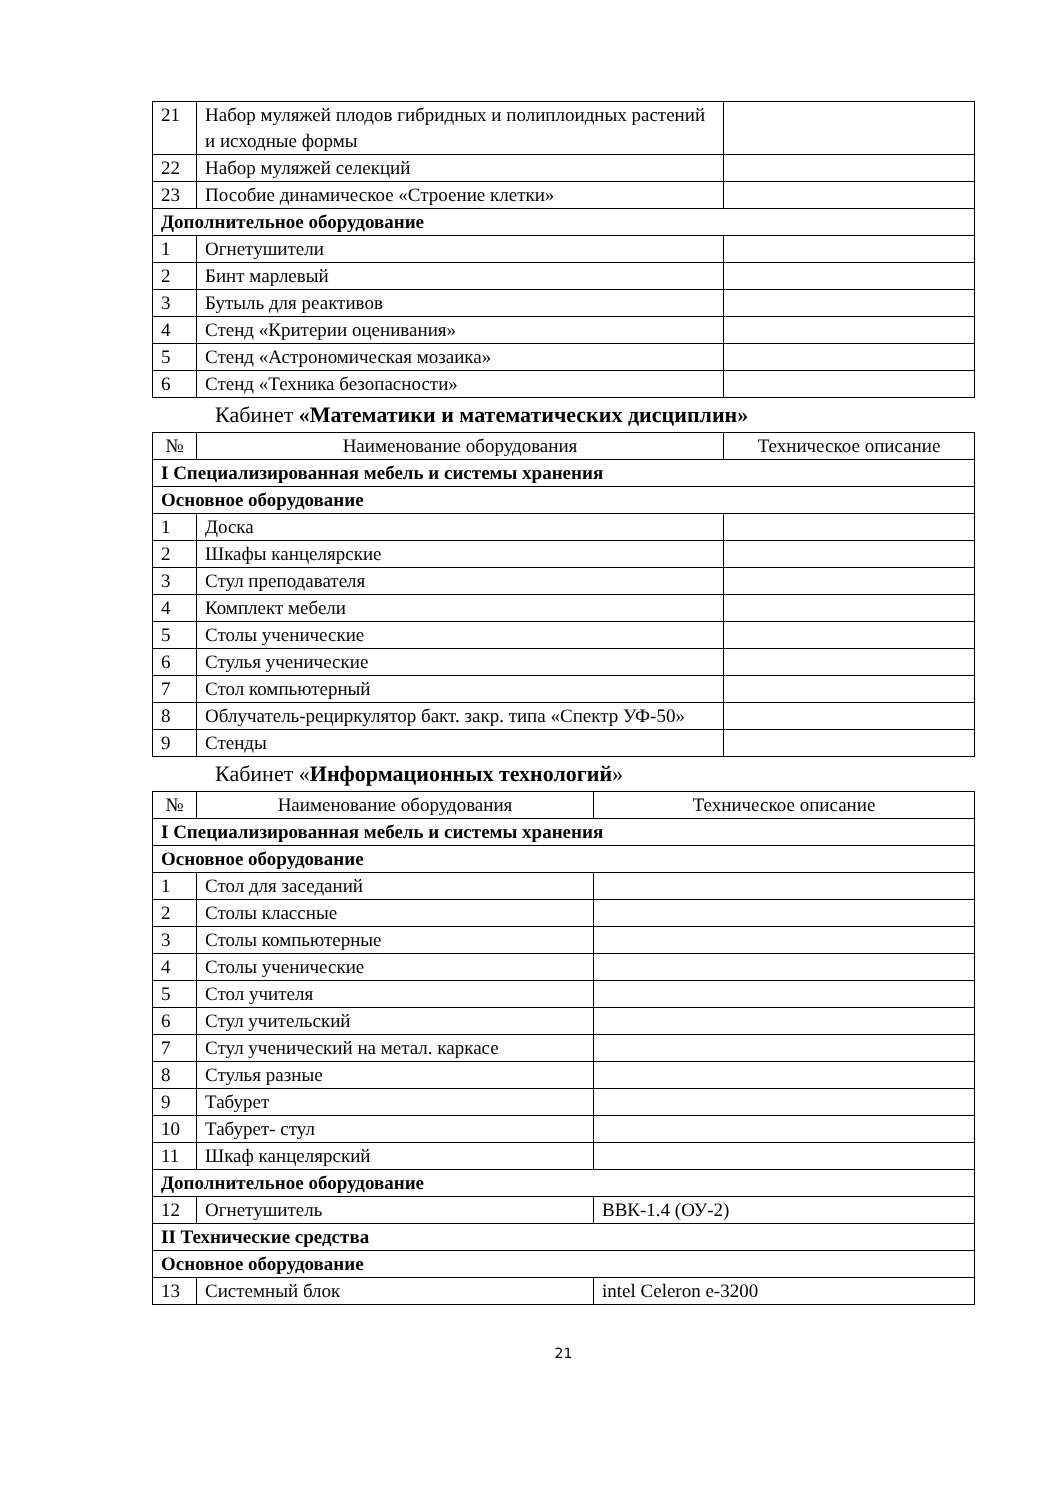| 21 | Набор муляжей плодов гибридных и полиплоидных растений и исходные формы | |
| 22 | Набор муляжей селекций | |
| 23 | Пособие динамическое «Строение клетки» | |
| Дополнительное оборудование | | |
| 1 | Огнетушители | |
| 2 | Бинт марлевый | |
| 3 | Бутыль для реактивов | |
| 4 | Стенд «Критерии оценивания» | |
| 5 | Стенд «Астрономическая мозаика» | |
| 6 | Стенд «Техника безопасности» | |
Кабинет «Математики и математических дисциплин»
| № | Наименование оборудования | Техническое описание |
| --- | --- | --- |
| I Специализированная мебель и системы хранения | | |
| Основное оборудование | | |
| 1 | Доска | |
| 2 | Шкафы канцелярские | |
| 3 | Стул преподавателя | |
| 4 | Комплект мебели | |
| 5 | Столы ученические | |
| 6 | Стулья ученические | |
| 7 | Стол компьютерный | |
| 8 | Облучатель-рециркулятор бакт. закр. типа «Спектр УФ-50» | |
| 9 | Стенды | |
Кабинет «Информационных технологий»
| № | Наименование оборудования | Техническое описание |
| --- | --- | --- |
| I Специализированная мебель и системы хранения | | |
| Основное оборудование | | |
| 1 | Стол для заседаний | |
| 2 | Столы классные | |
| 3 | Столы компьютерные | |
| 4 | Столы ученические | |
| 5 | Стол учителя | |
| 6 | Стул учительский | |
| 7 | Стул ученический на метал. каркасе | |
| 8 | Стулья разные | |
| 9 | Табурет | |
| 10 | Табурет- стул | |
| 11 | Шкаф канцелярский | |
| Дополнительное оборудование | | |
| 12 | Огнетушитель | ВВК-1.4 (ОУ-2) |
| II Технические средства | | |
| Основное оборудование | | |
| 13 | Системный блок | intel Celeron e-3200 |
21